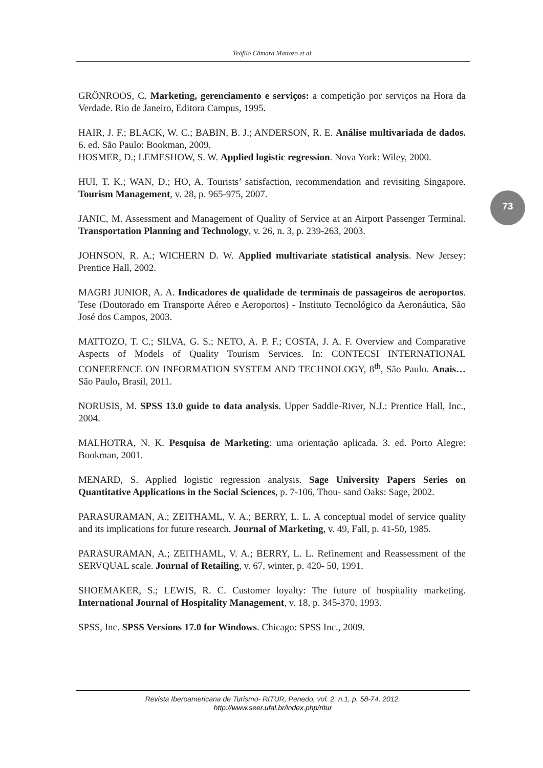Teófilo Câmara Mattozo et al.
73
GRÖNROOS, C. Marketing, gerenciamento e serviços: a competição por serviços na Hora da Verdade. Rio de Janeiro, Editora Campus, 1995.
HAIR, J. F.; BLACK, W. C.; BABIN, B. J.; ANDERSON, R. E. Análise multivariada de dados. 6. ed. São Paulo: Bookman, 2009.
HOSMER, D.; LEMESHOW, S. W. Applied logistic regression. Nova York: Wiley, 2000.
HUI, T. K.; WAN, D.; HO, A. Tourists’ satisfaction, recommendation and revisiting Singapore. Tourism Management, v. 28, p. 965-975, 2007.
JANIC, M. Assessment and Management of Quality of Service at an Airport Passenger Terminal. Transportation Planning and Technology, v. 26, n. 3, p. 239-263, 2003.
JOHNSON, R. A.; WICHERN D. W. Applied multivariate statistical analysis. New Jersey: Prentice Hall, 2002.
MAGRI JUNIOR, A. A. Indicadores de qualidade de terminais de passageiros de aeroportos. Tese (Doutorado em Transporte Aéreo e Aeroportos) - Instituto Tecnológico da Aeronáutica, São José dos Campos, 2003.
MATTOZO, T. C.; SILVA, G. S.; NETO, A. P. F.; COSTA, J. A. F. Overview and Comparative Aspects of Models of Quality Tourism Services. In: CONTECSI INTERNATIONAL CONFERENCE ON INFORMATION SYSTEM AND TECHNOLOGY, 8<sup>th</sup>, São Paulo. Anais… São Paulo, Brasil, 2011.
NORUSIS, M. SPSS 13.0 guide to data analysis. Upper Saddle-River, N.J.: Prentice Hall, Inc., 2004.
MALHOTRA, N. K. Pesquisa de Marketing: uma orientação aplicada. 3. ed. Porto Alegre: Bookman, 2001.
MENARD, S. Applied logistic regression analysis. Sage University Papers Series on Quantitative Applications in the Social Sciences, p. 7-106, Thou- sand Oaks: Sage, 2002.
PARASURAMAN, A.; ZEITHAML, V. A.; BERRY, L. L. A conceptual model of service quality and its implications for future research. Journal of Marketing, v. 49, Fall, p. 41-50, 1985.
PARASURAMAN, A.; ZEITHAML, V. A.; BERRY, L. L. Refinement and Reassessment of the SERVQUAL scale. Journal of Retailing, v. 67, winter, p. 420- 50, 1991.
SHOEMAKER, S.; LEWIS, R. C. Customer loyalty: The future of hospitality marketing. International Journal of Hospitality Management, v. 18, p. 345-370, 1993.
SPSS, Inc. SPSS Versions 17.0 for Windows. Chicago: SPSS Inc., 2009.
Revista Iberoamericana de Turismo- RITUR, Penedo, vol. 2, n.1, p. 58-74, 2012.
http://www.seer.ufal.br/index.php/ritur